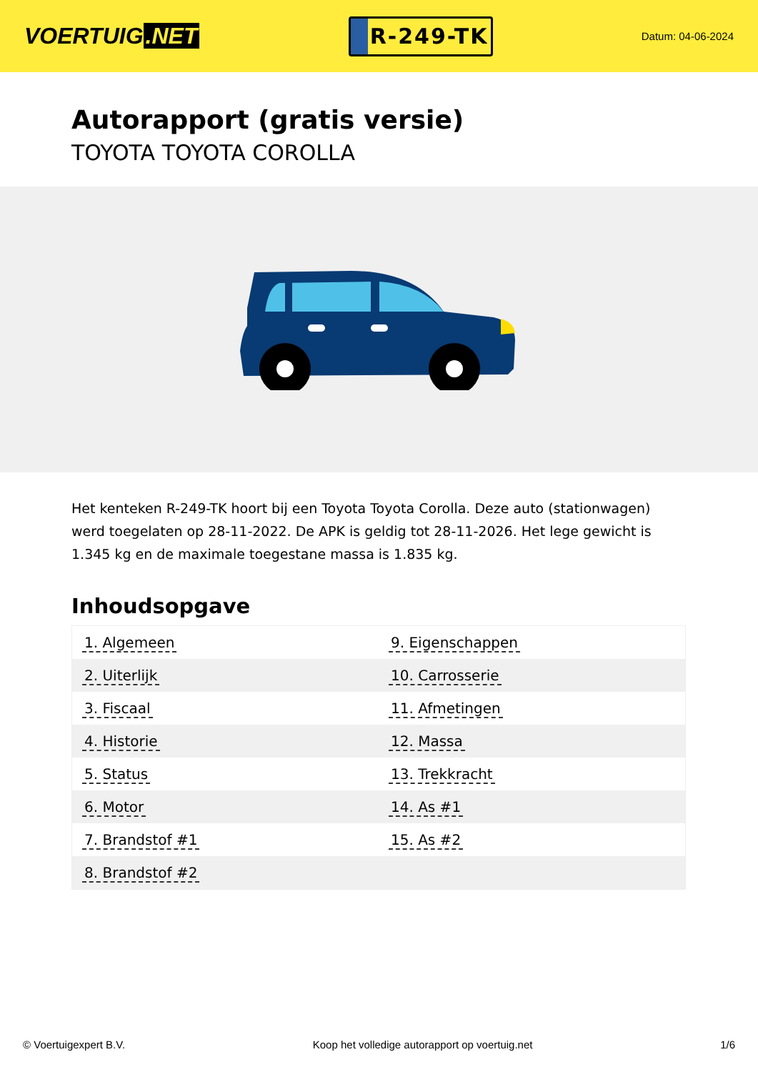VOERTUIG.NET
R-249-TK
Datum: 04-06-2024
Autorapport (gratis versie)
TOYOTA TOYOTA COROLLA
Het kenteken R-249-TK hoort bij een Toyota Toyota Corolla. Deze auto (stationwagen) werd toegelaten op 28-11-2022. De APK is geldig tot 28-11-2026. Het lege gewicht is 1.345 kg en de maximale toegestane massa is 1.835 kg.
Inhoudsopgave
| 1. Algemeen | 9. Eigenschappen |
| 2. Uiterlijk | 10. Carrosserie |
| 3. Fiscaal | 11. Afmetingen |
| 4. Historie | 12. Massa |
| 5. Status | 13. Trekkracht |
| 6. Motor | 14. As #1 |
| 7. Brandstof #1 | 15. As #2 |
| 8. Brandstof #2 | |
© Voertuigexpert B.V. Koop het volledige autorapport op voertuig.net 1/6